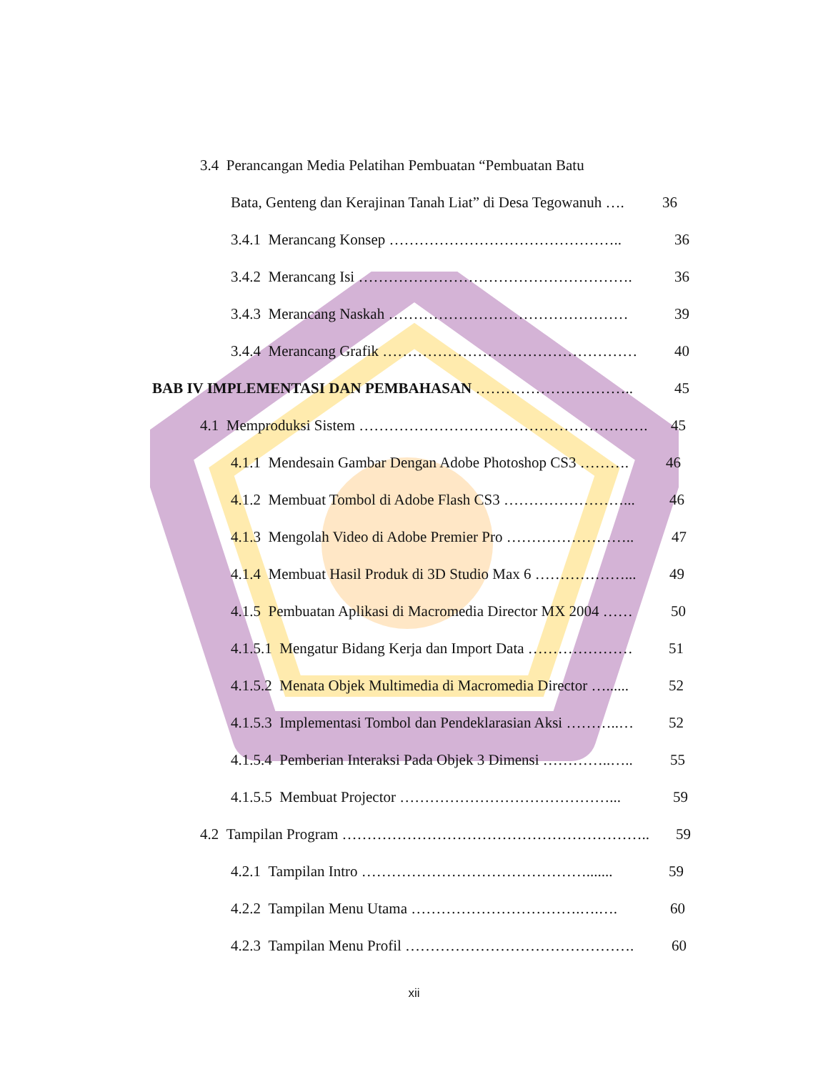3.4 Perancangan Media Pelatihan Pembuatan “Pembuatan Batu
Bata, Genteng dan Kerajinan Tanah Liat” di Desa Tegowanuh …. 36
3.4.1 Merancang Konsep ……………………………………….. 36
3.4.2 Merancang Isi ………………………………………………. 36
3.4.3 Merancang Naskah ………………………………………… 39
3.4.4 Merancang Grafik …………………………………………… 40
BAB IV IMPLEMENTASI DAN PEMBAHASAN ………………………….. 45
4.1 Memproduksi Sistem …………………………………………………. 45
4.1.1 Mendesain Gambar Dengan Adobe Photoshop CS3 ………. 46
4.1.2 Membuat Tombol di Adobe Flash CS3 ……………………... 46
4.1.3 Mengolah Video di Adobe Premier Pro …………………….. 47
4.1.4 Membuat Hasil Produk di 3D Studio Max 6 ………………... 49
4.1.5 Pembuatan Aplikasi di Macromedia Director MX 2004 …… 50
4.1.5.1 Mengatur Bidang Kerja dan Import Data ………………… 51
4.1.5.2 Menata Objek Multimedia di Macromedia Director …...... 52
4.1.5.3 Implementasi Tombol dan Pendeklarasian Aksi ………..… 52
4.1.5.4 Pemberian Interaksi Pada Objek 3 Dimensi …………..….. 55
4.1.5.5 Membuat Projector ……………………………………... 59
4.2 Tampilan Program …………………………………………………….. 59
4.2.1 Tampilan Intro ………………………………………....... 59
4.2.2 Tampilan Menu Utama …………………………….….…. 60
4.2.3 Tampilan Menu Profil ………………………………………. 60
xii